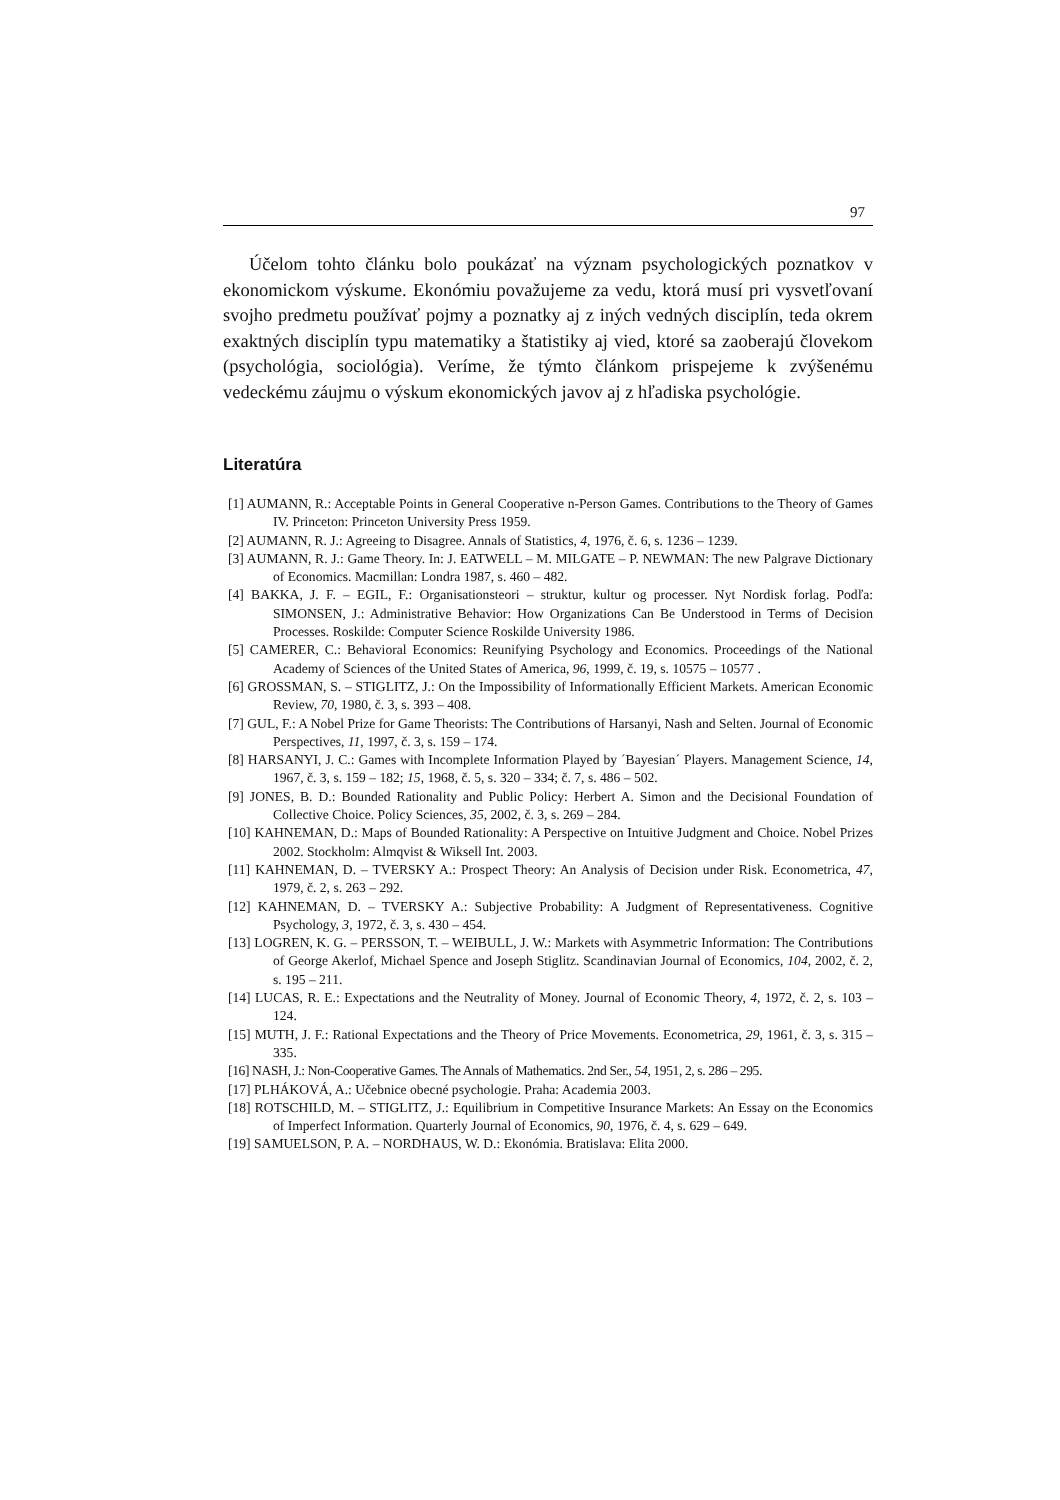97
Účelom tohto článku bolo poukázať na význam psychologických poznatkov v ekonomickom výskume. Ekonómiu považujeme za vedu, ktorá musí pri vysvetľovaní svojho predmetu používať pojmy a poznatky aj z iných vedných disciplín, teda okrem exaktných disciplín typu matematiky a štatistiky aj vied, ktoré sa zaoberajú človekom (psychológia, sociológia). Veríme, že týmto článkom prispejeme k zvýšenému vedeckému záujmu o výskum ekonomických javov aj z hľadiska psychológie.
Literatúra
[1] AUMANN, R.: Acceptable Points in General Cooperative n-Person Games. Contributions to the Theory of Games IV. Princeton: Princeton University Press 1959.
[2] AUMANN, R. J.: Agreeing to Disagree. Annals of Statistics, 4, 1976, č. 6, s. 1236 – 1239.
[3] AUMANN, R. J.: Game Theory. In: J. EATWELL – M. MILGATE – P. NEWMAN: The new Palgrave Dictionary of Economics. Macmillan: Londra 1987, s. 460 – 482.
[4] BAKKA, J. F. – EGIL, F.: Organisationsteori – struktur, kultur og processer. Nyt Nordisk forlag. Podľa: SIMONSEN, J.: Administrative Behavior: How Organizations Can Be Understood in Terms of Decision Processes. Roskilde: Computer Science Roskilde University 1986.
[5] CAMERER, C.: Behavioral Economics: Reunifying Psychology and Economics. Proceedings of the National Academy of Sciences of the United States of America, 96, 1999, č. 19, s. 10575 – 10577 .
[6] GROSSMAN, S. – STIGLITZ, J.: On the Impossibility of Informationally Efficient Markets. American Economic Review, 70, 1980, č. 3, s. 393 – 408.
[7] GUL, F.: A Nobel Prize for Game Theorists: The Contributions of Harsanyi, Nash and Selten. Journal of Economic Perspectives, 11, 1997, č. 3, s. 159 – 174.
[8] HARSANYI, J. C.: Games with Incomplete Information Played by ´Bayesian´ Players. Management Science, 14, 1967, č. 3, s. 159 – 182; 15, 1968, č. 5, s. 320 – 334; č. 7, s. 486 – 502.
[9] JONES, B. D.: Bounded Rationality and Public Policy: Herbert A. Simon and the Decisional Foundation of Collective Choice. Policy Sciences, 35, 2002, č. 3, s. 269 – 284.
[10] KAHNEMAN, D.: Maps of Bounded Rationality: A Perspective on Intuitive Judgment and Choice. Nobel Prizes 2002. Stockholm: Almqvist & Wiksell Int. 2003.
[11] KAHNEMAN, D. – TVERSKY A.: Prospect Theory: An Analysis of Decision under Risk. Econometrica, 47, 1979, č. 2, s. 263 – 292.
[12] KAHNEMAN, D. – TVERSKY A.: Subjective Probability: A Judgment of Representativeness. Cognitive Psychology, 3, 1972, č. 3, s. 430 – 454.
[13] LOGREN, K. G. – PERSSON, T. – WEIBULL, J. W.: Markets with Asymmetric Information: The Contributions of George Akerlof, Michael Spence and Joseph Stiglitz. Scandinavian Journal of Economics, 104, 2002, č. 2, s. 195 – 211.
[14] LUCAS, R. E.: Expectations and the Neutrality of Money. Journal of Economic Theory, 4, 1972, č. 2, s. 103 – 124.
[15] MUTH, J. F.: Rational Expectations and the Theory of Price Movements. Econometrica, 29, 1961, č. 3, s. 315 – 335.
[16] NASH, J.: Non-Cooperative Games. The Annals of Mathematics. 2nd Ser., 54, 1951, 2, s. 286 – 295.
[17] PLHÁKOVÁ, A.: Učebnice obecné psychologie. Praha: Academia 2003.
[18] ROTSCHILD, M. – STIGLITZ, J.: Equilibrium in Competitive Insurance Markets: An Essay on the Economics of Imperfect Information. Quarterly Journal of Economics, 90, 1976, č. 4, s. 629 – 649.
[19] SAMUELSON, P. A. – NORDHAUS, W. D.: Ekonómia. Bratislava: Elita 2000.